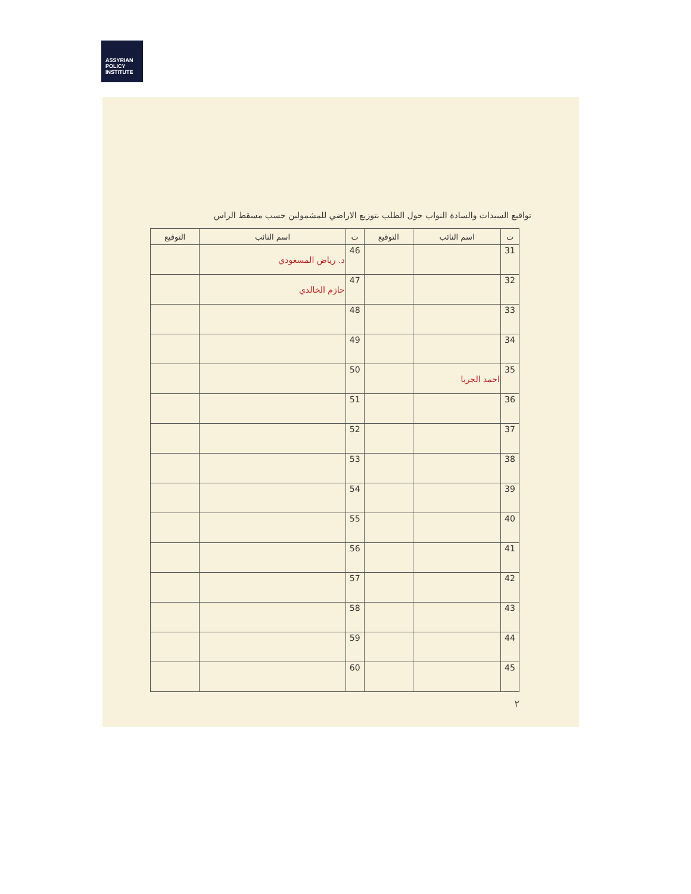ASSYRIAN
POLICY
INSTITUTE
تواقيع السيدات والسادة النواب حول الطلب بتوزيع الاراضي للمشمولين حسب مسقط الراس
| ت | اسم النائب | التوقيع | ت | اسم النائب | التوقيع |
| --- | --- | --- | --- | --- | --- |
| 31 | | | 46 | د. رياض المسعودي | |
| 32 | | | 47 | حازم الخالدي | |
| 33 | | | 48 | | |
| 34 | | | 49 | | |
| 35 | احمد الجربا | | 50 | | |
| 36 | | | 51 | | |
| 37 | | | 52 | | |
| 38 | | | 53 | | |
| 39 | | | 54 | | |
| 40 | | | 55 | | |
| 41 | | | 56 | | |
| 42 | | | 57 | | |
| 43 | | | 58 | | |
| 44 | | | 59 | | |
| 45 | | | 60 | | |
٢